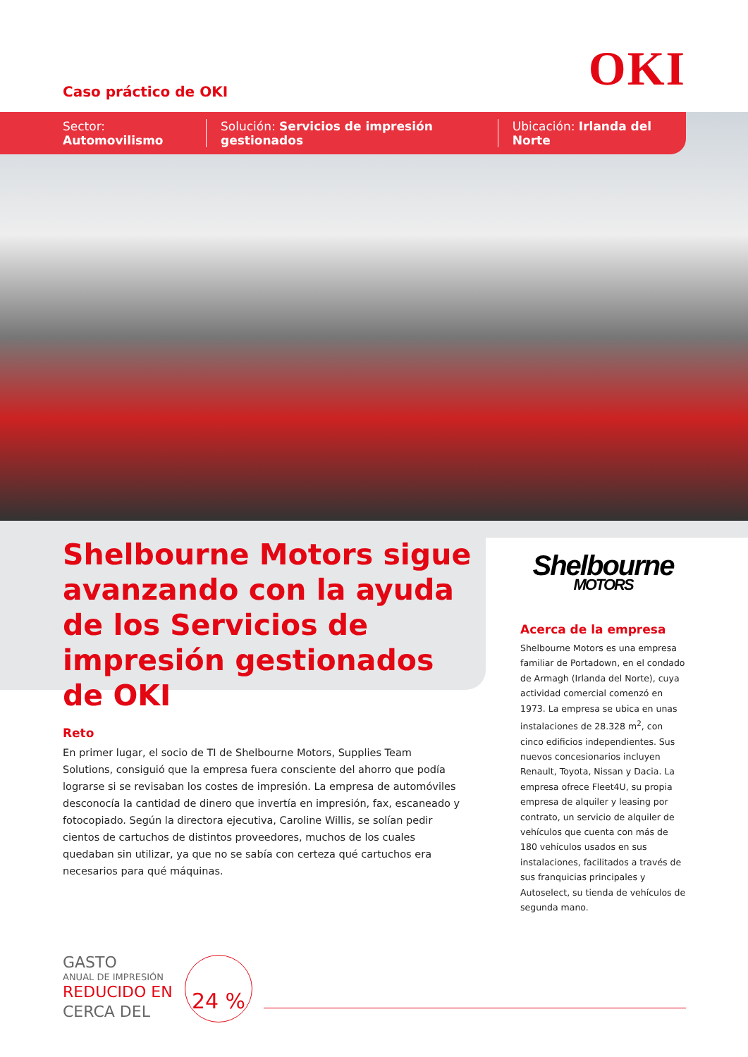OKI Caso práctico de OKI
Sector: Automovilismo Solución: Servicios de impresión gestionados Ubicación: Irlanda del Norte
Shelbourne Motors sigue avanzando con la ayuda de los Servicios de impresión gestionados de OKI
Shelbourne
MOTORS
Acerca de la empresa
Shelbourne Motors es una empresa familiar de Portadown, en el condado de Armagh (Irlanda del Norte), cuya actividad comercial comenzó en 1973. La empresa se ubica en unas instalaciones de 28.328 m<sup>2</sup>, con cinco edificios independientes. Sus nuevos concesionarios incluyen Renault, Toyota, Nissan y Dacia. La empresa ofrece Fleet4U, su propia empresa de alquiler y leasing por contrato, un servicio de alquiler de vehículos que cuenta con más de 180 vehículos usados en sus instalaciones, facilitados a través de sus franquicias principales y Autoselect, su tienda de vehículos de segunda mano.
Reto
En primer lugar, el socio de TI de Shelbourne Motors, Supplies Team Solutions, consiguió que la empresa fuera consciente del ahorro que podía lograrse si se revisaban los costes de impresión. La empresa de automóviles desconocía la cantidad de dinero que invertía en impresión, fax, escaneado y fotocopiado. Según la directora ejecutiva, Caroline Willis, se solían pedir cientos de cartuchos de distintos proveedores, muchos de los cuales quedaban sin utilizar, ya que no se sabía con certeza qué cartuchos era necesarios para qué máquinas.
GASTO
ANUAL DE IMPRESIÓN
REDUCIDO EN
CERCA DEL
24 %